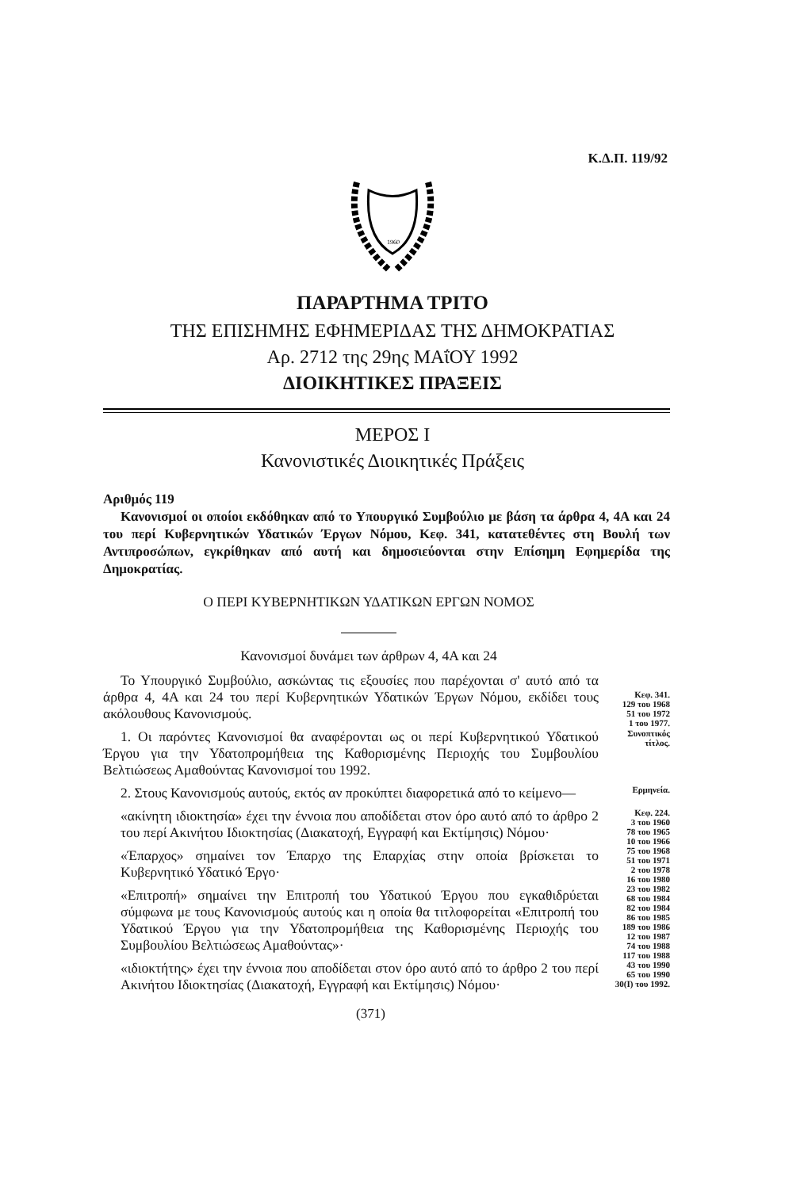Κ.Δ.Π. 119/92
1960
ΠΑΡΑΡΤΗΜΑ ΤΡΙΤΟ
ΤΗΣ ΕΠΙΣΗΜΗΣ ΕΦΗΜΕΡΙΔΑΣ ΤΗΣ ΔΗΜΟΚΡΑΤΙΑΣ
Αρ. 2712 της 29ης ΜΑΐΟΥ 1992
ΔΙΟΙΚΗΤΙΚΕΣ ΠΡΑΞΕΙΣ
ΜΕΡΟΣ Ι
Κανονιστικές Διοικητικές Πράξεις
Αριθμός 119
Κανονισμοί οι οποίοι εκδόθηκαν από το Υπουργικό Συμβούλιο με βάση τα άρθρα 4, 4Α και 24 του περί Κυβερνητικών Υδατικών Έργων Νόμου, Κεφ. 341, κατατεθέντες στη Βουλή των Αντιπροσώπων, εγκρίθηκαν από αυτή και δημοσιεύονται στην Επίσημη Εφημερίδα της Δημοκρατίας.
Ο ΠΕΡΙ ΚΥΒΕΡΝΗΤΙΚΩΝ ΥΔΑΤΙΚΩΝ ΕΡΓΩΝ ΝΟΜΟΣ
Κανονισμοί δυνάμει των άρθρων 4, 4Α και 24
Το Υπουργικό Συμβούλιο, ασκώντας τις εξουσίες που παρέχονται σ' αυτό από τα άρθρα 4, 4Α και 24 του περί Κυβερνητικών Υδατικών Έργων Νόμου, εκδίδει τους ακόλουθους Κανονισμούς.
Κεφ. 341.
129 του 1968
51 του 1972
1 του 1977.
1. Οι παρόντες Κανονισμοί θα αναφέρονται ως οι περί Κυβερνητικού Υδατικού Έργου για την Υδατοπρομήθεια της Καθορισμένης Περιοχής του Συμβουλίου Βελτιώσεως Αμαθούντας Κανονισμοί του 1992.
Συνοπτικός
τίτλος.
2. Στους Κανονισμούς αυτούς, εκτός αν προκύπτει διαφορετικά από το κείμενο—
Ερμηνεία.
«ακίνητη ιδιοκτησία» έχει την έννοια που αποδίδεται στον όρο αυτό από το άρθρο 2 του περί Ακινήτου Ιδιοκτησίας (Διακατοχή, Εγγραφή και Εκτίμησις) Νόμου·
«Έπαρχος» σημαίνει τον Έπαρχο της Επαρχίας στην οποία βρίσκεται το Κυβερνητικό Υδατικό Έργο·
«Επιτροπή» σημαίνει την Επιτροπή του Υδατικού Έργου που εγκαθιδρύεται σύμφωνα με τους Κανονισμούς αυτούς και η οποία θα τιτλοφορείται «Επιτροπή του Υδατικού Έργου για την Υδατοπρομήθεια της Καθορισμένης Περιοχής του Συμβουλίου Βελτιώσεως Αμαθούντας»·
«ιδιοκτήτης» έχει την έννοια που αποδίδεται στον όρο αυτό από το άρθρο 2 του περί Ακινήτου Ιδιοκτησίας (Διακατοχή, Εγγραφή και Εκτίμησις) Νόμου·
Κεφ. 224.
3 του 1960
78 του 1965
10 του 1966
75 του 1968
51 του 1971
2 του 1978
16 του 1980
23 του 1982
68 του 1984
82 του 1984
86 του 1985
189 του 1986
12 του 1987
74 του 1988
117 του 1988
43 του 1990
65 του 1990
30(Ι) του 1992.
(371)